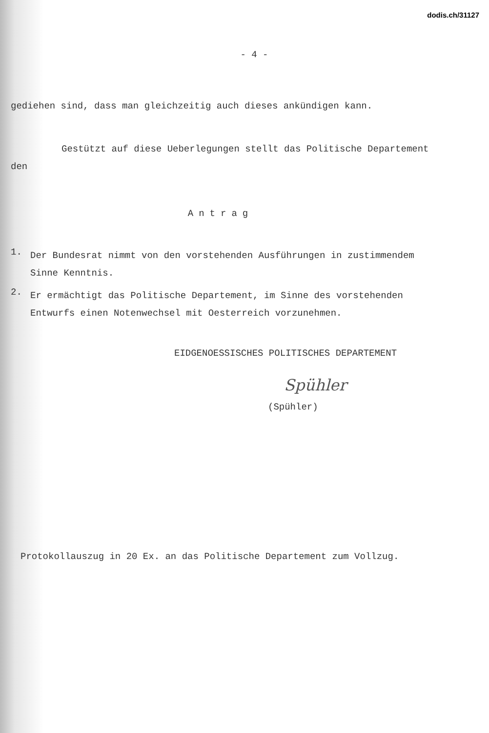dodis.ch/31127
- 4 -
gediehen sind, dass man gleichzeitig auch dieses ankündigen kann.
Gestützt auf diese Ueberlegungen stellt das Politische Departement den
Antrag
1.
Der Bundesrat nimmt von den vorstehenden Ausführungen in zustimmendem Sinne Kenntnis.
2.
Er ermächtigt das Politische Departement, im Sinne des vorstehenden Entwurfs einen Notenwechsel mit Oesterreich vorzunehmen.
EIDGENOESSISCHES POLITISCHES DEPARTEMENT
Spühler
(Spühler)
Protokollauszug in 20 Ex. an das Politische Departement zum Vollzug.